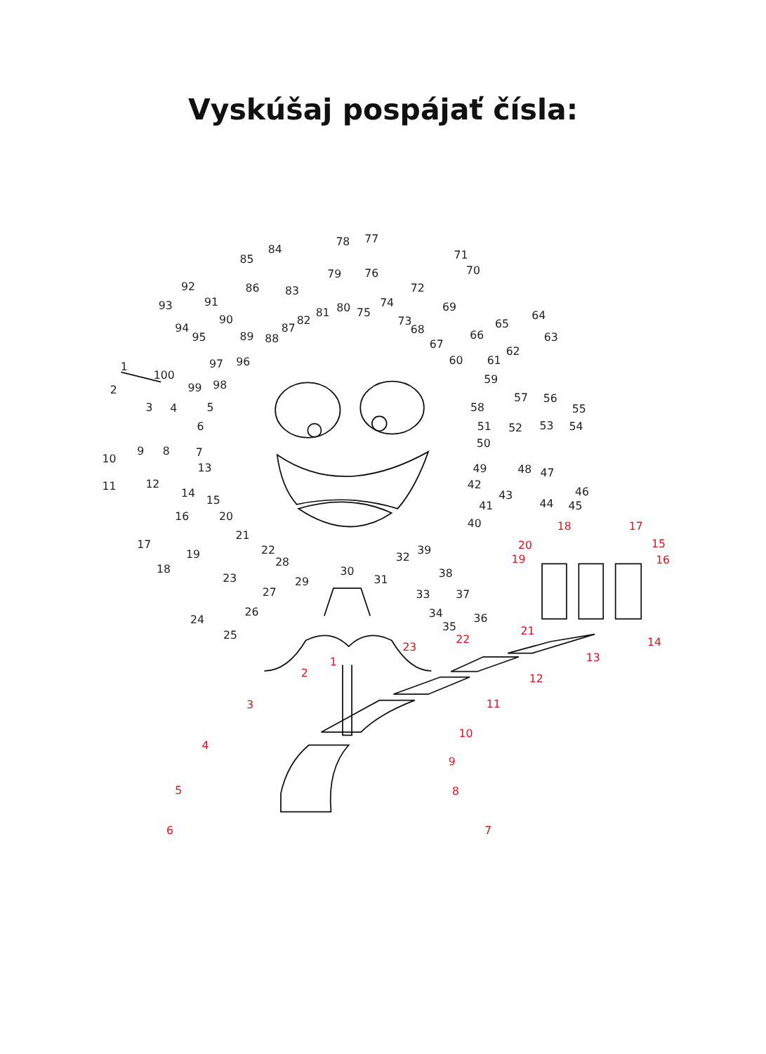Vyskúšaj pospájať čísla:
1
100
2
3
4
5
6
7
8
9
10
11
12
13
14
15
16
17
18
19
20
21
22
23
24
25
26
27
28
29
30
31
32
33
34
35
36
37
38
39
40
41
42
43
44
45
46
47
48
49
50
51
52
53
54
55
56
57
58
59
60
61
62
63
64
65
66
67
68
69
70
71
72
73
74
75
76
77
78
79
80
81
82
83
84
85
86
87
88
89
90
91
92
93
94
95
96
97
98
99
1
2
3
4
5
6
7
8
9
10
11
12
13
14
15
16
17
18
19
20
21
22
23